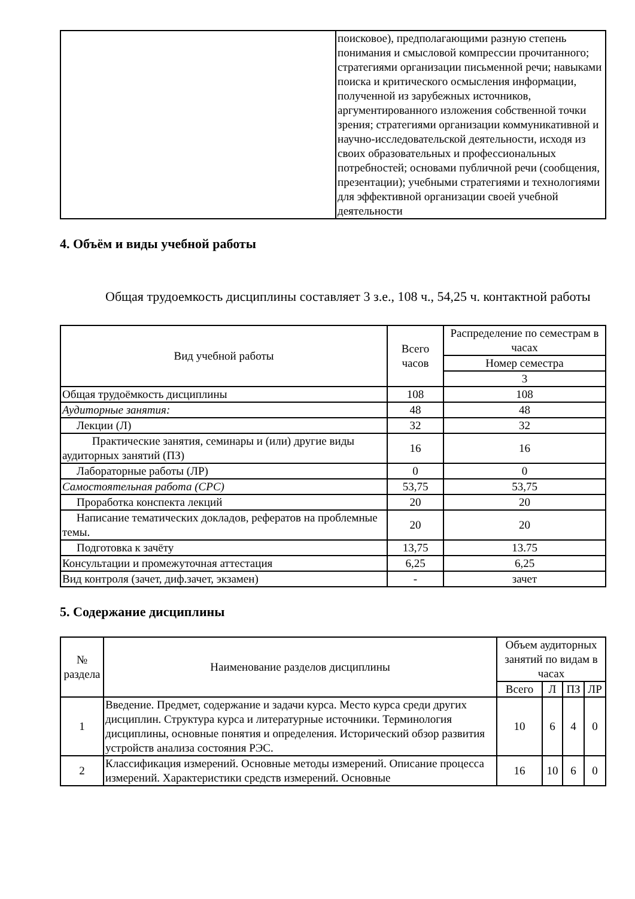| | поисковое), предполагающими разную степень понимания и смысловой компрессии прочитанного; стратегиями организации письменной речи; навыками поиска и критического осмысления информации, полученной из зарубежных источников, аргументированного изложения собственной точки зрения; стратегиями организации коммуникативной и научно-исследовательской деятельности, исходя из своих образовательных и профессиональных потребностей; основами публичной речи (сообщения, презентации); учебными стратегиями и технологиями для эффективной организации своей учебной деятельности |
4. Объём и виды учебной работы
Общая трудоемкость дисциплины составляет 3 з.е., 108 ч., 54,25 ч. контактной работы
| Вид учебной работы | Всего часов | Распределение по семестрам в часах |
| --- | --- | --- |
| | | Номер семестра |
| | | 3 |
| Общая трудоёмкость дисциплины | 108 | 108 |
| Аудиторные занятия: | 48 | 48 |
| Лекции (Л) | 32 | 32 |
| Практические занятия, семинары и (или) другие виды аудиторных занятий (ПЗ) | 16 | 16 |
| Лабораторные работы (ЛР) | 0 | 0 |
| Самостоятельная работа (СРС) | 53,75 | 53,75 |
| Проработка конспекта лекций | 20 | 20 |
| Написание тематических докладов, рефератов на проблемные темы. | 20 | 20 |
| Подготовка к зачёту | 13,75 | 13.75 |
| Консультации и промежуточная аттестация | 6,25 | 6,25 |
| Вид контроля (зачет, диф.зачет, экзамен) | - | зачет |
5. Содержание дисциплины
| № раздела | Наименование разделов дисциплины | Объем аудиторных занятий по видам в часах | | | |
| --- | --- | --- | --- | --- | --- |
| | | Всего | Л | ПЗ | ЛР |
| 1 | Введение. Предмет, содержание и задачи курса. Место курса среди других дисциплин. Структура курса и литературные источники. Терминология дисциплины, основные понятия и определения. Исторический обзор развития устройств анализа состояния РЭС. | 10 | 6 | 4 | 0 |
| 2 | Классификация измерений. Основные методы измерений. Описание процесса измерений. Характеристики средств измерений. Основные | 16 | 10 | 6 | 0 |